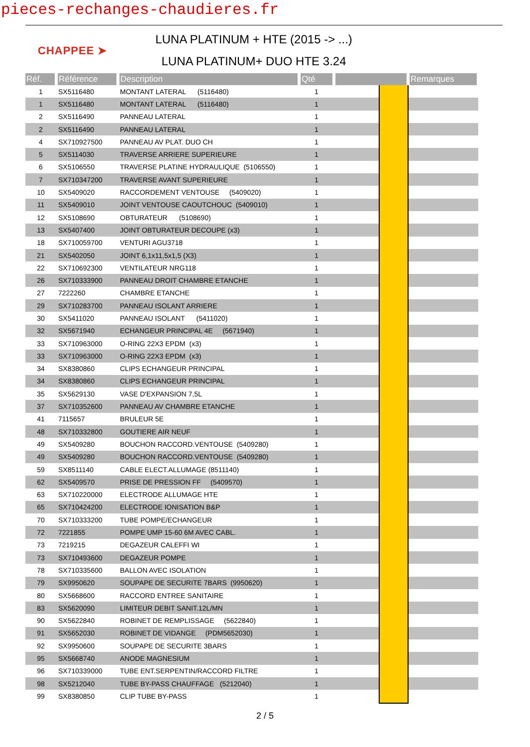pieces-rechanges-chaudieres.fr
CHAPPEE ➤
LUNA PLATINUM + HTE (2015 -> ...)
LUNA PLATINUM+ DUO HTE 3.24
| Réf. | Référence | Description | Qté | | | Remarques |
| --- | --- | --- | --- | --- | --- | --- |
| 1 | SX5116480 | MONTANT LATERAL (5116480) | 1 | | | |
| 1 | SX5116480 | MONTANT LATERAL (5116480) | 1 | | | |
| 2 | SX5116490 | PANNEAU LATERAL | 1 | | | |
| 2 | SX5116490 | PANNEAU LATERAL | 1 | | | |
| 4 | SX710927500 | PANNEAU AV PLAT. DUO CH | 1 | | | |
| 5 | SX5114030 | TRAVERSE ARRIERE SUPERIEURE | 1 | | | |
| 6 | SX5106550 | TRAVERSE PLATINE HYDRAULIQUE (5106550) | 1 | | | |
| 7 | SX710347200 | TRAVERSE AVANT SUPERIEURE | 1 | | | |
| 10 | SX5409020 | RACCORDEMENT VENTOUSE (5409020) | 1 | | | |
| 11 | SX5409010 | JOINT VENTOUSE CAOUTCHOUC (5409010) | 1 | | | |
| 12 | SX5108690 | OBTURATEUR (5108690) | 1 | | | |
| 13 | SX5407400 | JOINT OBTURATEUR DECOUPE (x3) | 1 | | | |
| 18 | SX710059700 | VENTURI AGU3718 | 1 | | | |
| 21 | SX5402050 | JOINT 6,1x11,5x1,5 (X3) | 1 | | | |
| 22 | SX710692300 | VENTILATEUR NRG118 | 1 | | | |
| 26 | SX710333900 | PANNEAU DROIT CHAMBRE ETANCHE | 1 | | | |
| 27 | 7222260 | CHAMBRE ETANCHE | 1 | | | |
| 29 | SX710283700 | PANNEAU ISOLANT ARRIERE | 1 | | | |
| 30 | SX5411020 | PANNEAU ISOLANT (5411020) | 1 | | | |
| 32 | SX5671940 | ECHANGEUR PRINCIPAL 4E (5671940) | 1 | | | |
| 33 | SX710963000 | O-RING 22X3 EPDM (x3) | 1 | | | |
| 33 | SX710963000 | O-RING 22X3 EPDM (x3) | 1 | | | |
| 34 | SX8380860 | CLIPS ECHANGEUR PRINCIPAL | 1 | | | |
| 34 | SX8380860 | CLIPS ECHANGEUR PRINCIPAL | 1 | | | |
| 35 | SX5629130 | VASE D'EXPANSION 7,5L | 1 | | | |
| 37 | SX710352600 | PANNEAU AV CHAMBRE ETANCHE | 1 | | | |
| 41 | 7115657 | BRULEUR 5E | 1 | | | |
| 48 | SX710332800 | GOUTIERE AIR NEUF | 1 | | | |
| 49 | SX5409280 | BOUCHON RACCORD.VENTOUSE (5409280) | 1 | | | |
| 49 | SX5409280 | BOUCHON RACCORD.VENTOUSE (5409280) | 1 | | | |
| 59 | SX8511140 | CABLE ELECT.ALLUMAGE (8511140) | 1 | | | |
| 62 | SX5409570 | PRISE DE PRESSION FF (5409570) | 1 | | | |
| 63 | SX710220000 | ELECTRODE ALLUMAGE HTE | 1 | | | |
| 65 | SX710424200 | ELECTRODE IONISATION B&P | 1 | | | |
| 70 | SX710333200 | TUBE POMPE/ECHANGEUR | 1 | | | |
| 72 | 7221855 | POMPE UMP 15-60 6M AVEC CABL. | 1 | | | |
| 73 | 7219215 | DEGAZEUR CALEFFI WI | 1 | | | |
| 73 | SX710493600 | DEGAZEUR POMPE | 1 | | | |
| 78 | SX710335600 | BALLON AVEC ISOLATION | 1 | | | |
| 79 | SX9950620 | SOUPAPE DE SECURITE 7BARS (9950620) | 1 | | | |
| 80 | SX5668600 | RACCORD ENTREE SANITAIRE | 1 | | | |
| 83 | SX5620090 | LIMITEUR DEBIT SANIT.12L/MN | 1 | | | |
| 90 | SX5622840 | ROBINET DE REMPLISSAGE (5622840) | 1 | | | |
| 91 | SX5652030 | ROBINET DE VIDANGE (PDM5652030) | 1 | | | |
| 92 | SX9950600 | SOUPAPE DE SECURITE 3BARS | 1 | | | |
| 95 | SX5668740 | ANODE MAGNESIUM | 1 | | | |
| 96 | SX710339000 | TUBE ENT.SERPENTIN/RACCORD FILTRE | 1 | | | |
| 98 | SX5212040 | TUBE BY-PASS CHAUFFAGE (5212040) | 1 | | | |
| 99 | SX8380850 | CLIP TUBE BY-PASS | 1 | | | |
2 / 5